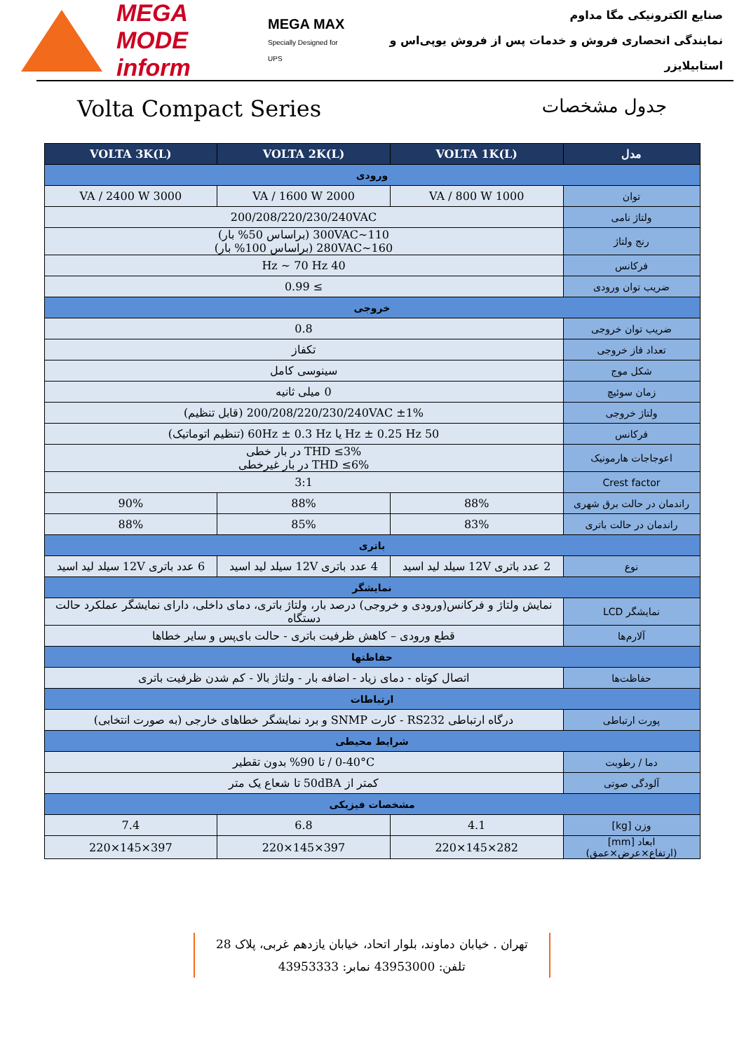MEGA MODE
inform
MEGA MAX
Specially Designed for UPS
صنایع الکترونیکی مگا مداوم
نمایندگی انحصاری فروش و خدمات پس از فروش یوپی‌اس و استابیلایزر
Volta Compact Series جدول مشخصات
| مدل | VOLTA 1K(L) | VOLTA 2K(L) | VOLTA 3K(L) |
| --- | --- | --- | --- |
| ورودی | | | |
| توان | 1000 VA / 800 W | 2000 VA / 1600 W | 3000 VA / 2400 W |
| ولتاژ نامی | 200/208/220/230/240VAC | | |
| رنج ولتاژ | 110~300VAC (براساس 50% بار) 160~280VAC (براساس 100% بار) | | |
| فرکانس | 40 Hz ~ 70 Hz | | |
| ضریب توان ورودی | ≥ 0.99 | | |
| خروجی | | | |
| ضریب توان خروجی | 0.8 | | |
| تعداد فاز خروجی | تکفاز | | |
| شکل موج | سینوسی کامل | | |
| زمان سوئیچ | 0 میلی ثانیه | | |
| ولتاژ خروجی | 200/208/220/230/240VAC ±1% (قابل تنظیم) | | |
| فرکانس | 50 Hz ± 0.25 Hz یا 60Hz ± 0.3 Hz (تنظیم اتوماتیک) | | |
| اعوجاجات هارمونیک | THD ≤3% در بار خطی THD ≤6% در بار غیرخطی | | |
| Crest factor | 3:1 | | |
| راندمان در حالت برق شهری | 88% | 88% | 90% |
| راندمان در حالت باتری | 83% | 85% | 88% |
| باتری | | | |
| نوع | 2 عدد باتری 12V سیلد لید اسید | 4 عدد باتری 12V سیلد لید اسید | 6 عدد باتری 12V سیلد لید اسید |
| نمایشگر | | | |
| نمایشگر LCD | نمایش ولتاژ و فرکانس(ورودی و خروجی) درصد بار، ولتاژ باتری، دمای داخلی، دارای نمایشگر عملکرد حالت دستگاه | | |
| آلارم‌ها | قطع ورودی – کاهش ظرفیت باتری - حالت بای‌پس و سایر خطاها | | |
| حفاظتها | | | |
| حفاظت‌ها | اتصال کوتاه - دمای زیاد - اضافه بار - ولتاژ بالا - کم شدن ظرفیت باتری | | |
| ارتباطات | | | |
| پورت ارتباطی | درگاه ارتباطی RS232 - کارت SNMP و برد نمایشگر خطاهای خارجی (به صورت انتخابی) | | |
| شرایط محیطی | | | |
| دما / رطوبت | 0-40°C / تا 90% بدون تقطیر | | |
| آلودگی صوتی | کمتر از 50dBA تا شعاع یک متر | | |
| مشخصات فیزیکی | | | |
| وزن [kg] | 4.1 | 6.8 | 7.4 |
| ابعاد [mm] (ارتفاع×عرض×عمق) | 282×145×220 | 397×145×220 | 397×145×220 |
تهران . خیابان دماوند، بلوار اتحاد، خیابان یازدهم غربی، پلاک 28
تلفن: 43953000 نمابر: 43953333